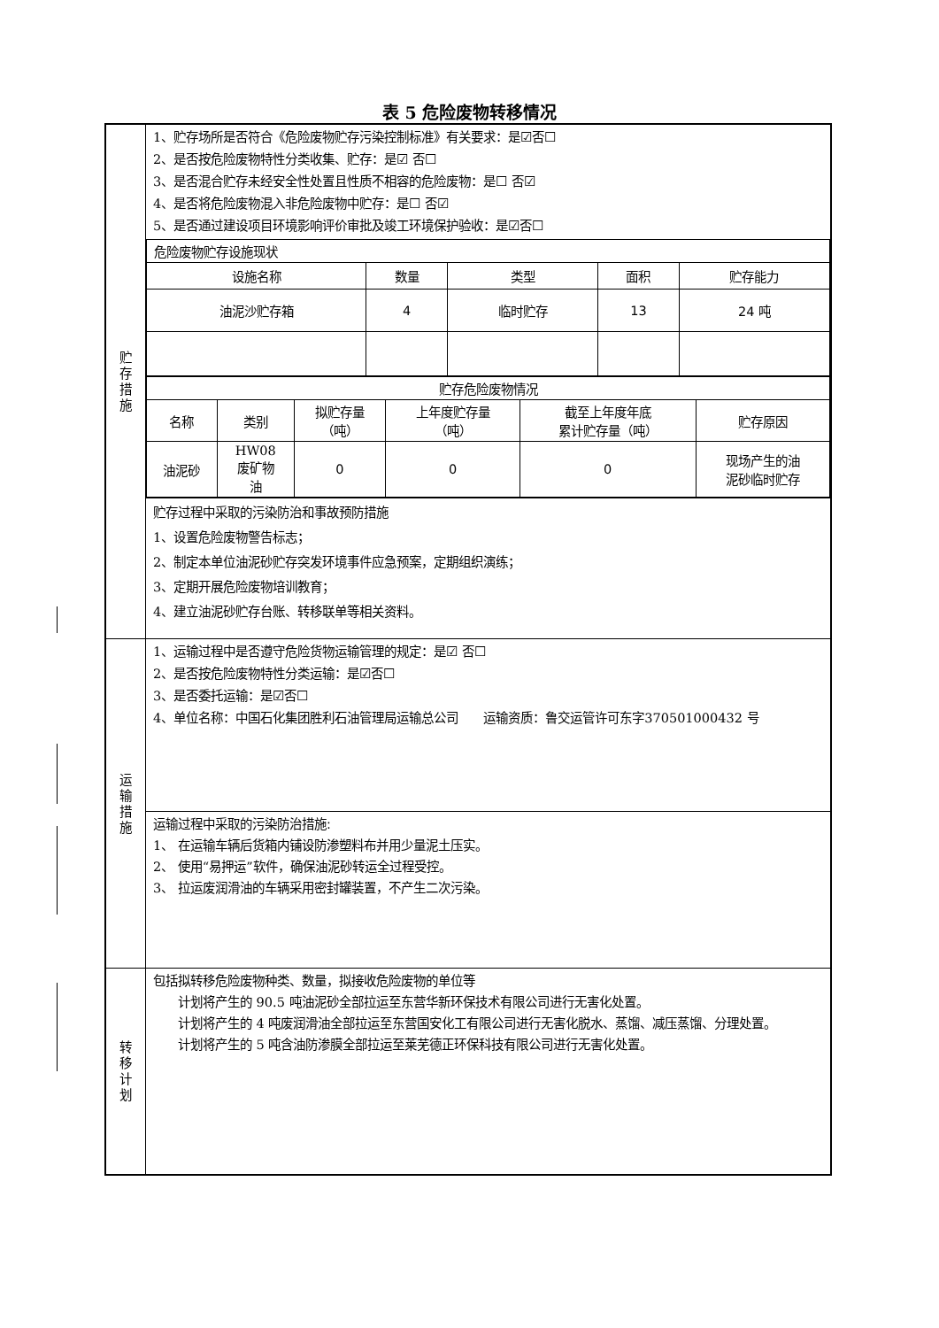表 5 危险废物转移情况
| 贮 存 措 施 | 1、贮存场所是否符合《危险废物贮存污染控制标准》有关要求：是☑否☐ 2、是否按危险废物特性分类收集、贮存：是☑ 否☐ 3、是否混合贮存未经安全性处置且性质不相容的危险废物：是☐ 否☑ 4、是否将危险废物混入非危险废物中贮存：是☐ 否☑ 5、是否通过建设项目环境影响评价审批及竣工环境保护验收：是☑否☐ |
| | / 危险废物贮存设施现状 / / / / / / 设施名称 / 数量 / 类型 / 面积 / 贮存能力 / / 油泥沙贮存箱 / 4 / 临时贮存 / 13 / 24 吨 / / 贮存危险废物情况 / / / / / / / 名称 / 类别 / 拟贮存量 （吨） / 上年度贮存量 （吨） / 截至上年度年底 累计贮存量（吨） / 贮存原因 / / 油泥砂 / HW08 废矿物 油 / 0 / 0 / 0 / 现场产生的油 泥砂临时贮存 / |
| | 贮存过程中采取的污染防治和事故预防措施 1、设置危险废物警告标志； 2、制定本单位油泥砂贮存突发环境事件应急预案，定期组织演练； 3、定期开展危险废物培训教育； 4、建立油泥砂贮存台账、转移联单等相关资料。 |
| 运 输 措 施 | 1、运输过程中是否遵守危险货物运输管理的规定：是☑ 否☐ 2、是否按危险废物特性分类运输：是☑否☐ 3、是否委托运输：是☑否☐ 4、单位名称：中国石化集团胜利石油管理局运输总公司 运输资质：鲁交运管许可东字370501000432 号 |
| | 运输过程中采取的污染防治措施: 1、 在运输车辆后货箱内铺设防渗塑料布并用少量泥土压实。 2、 使用“易押运”软件，确保油泥砂转运全过程受控。 3、 拉运废润滑油的车辆采用密封罐装置，不产生二次污染。 |
| 转 移 计 划 | 包括拟转移危险废物种类、数量，拟接收危险废物的单位等 计划将产生的 90.5 吨油泥砂全部拉运至东营华新环保技术有限公司进行无害化处置。 计划将产生的 4 吨废润滑油全部拉运至东营国安化工有限公司进行无害化脱水、蒸馏、减压蒸馏、分理处置。 计划将产生的 5 吨含油防渗膜全部拉运至莱芜德正环保科技有限公司进行无害化处置。 |